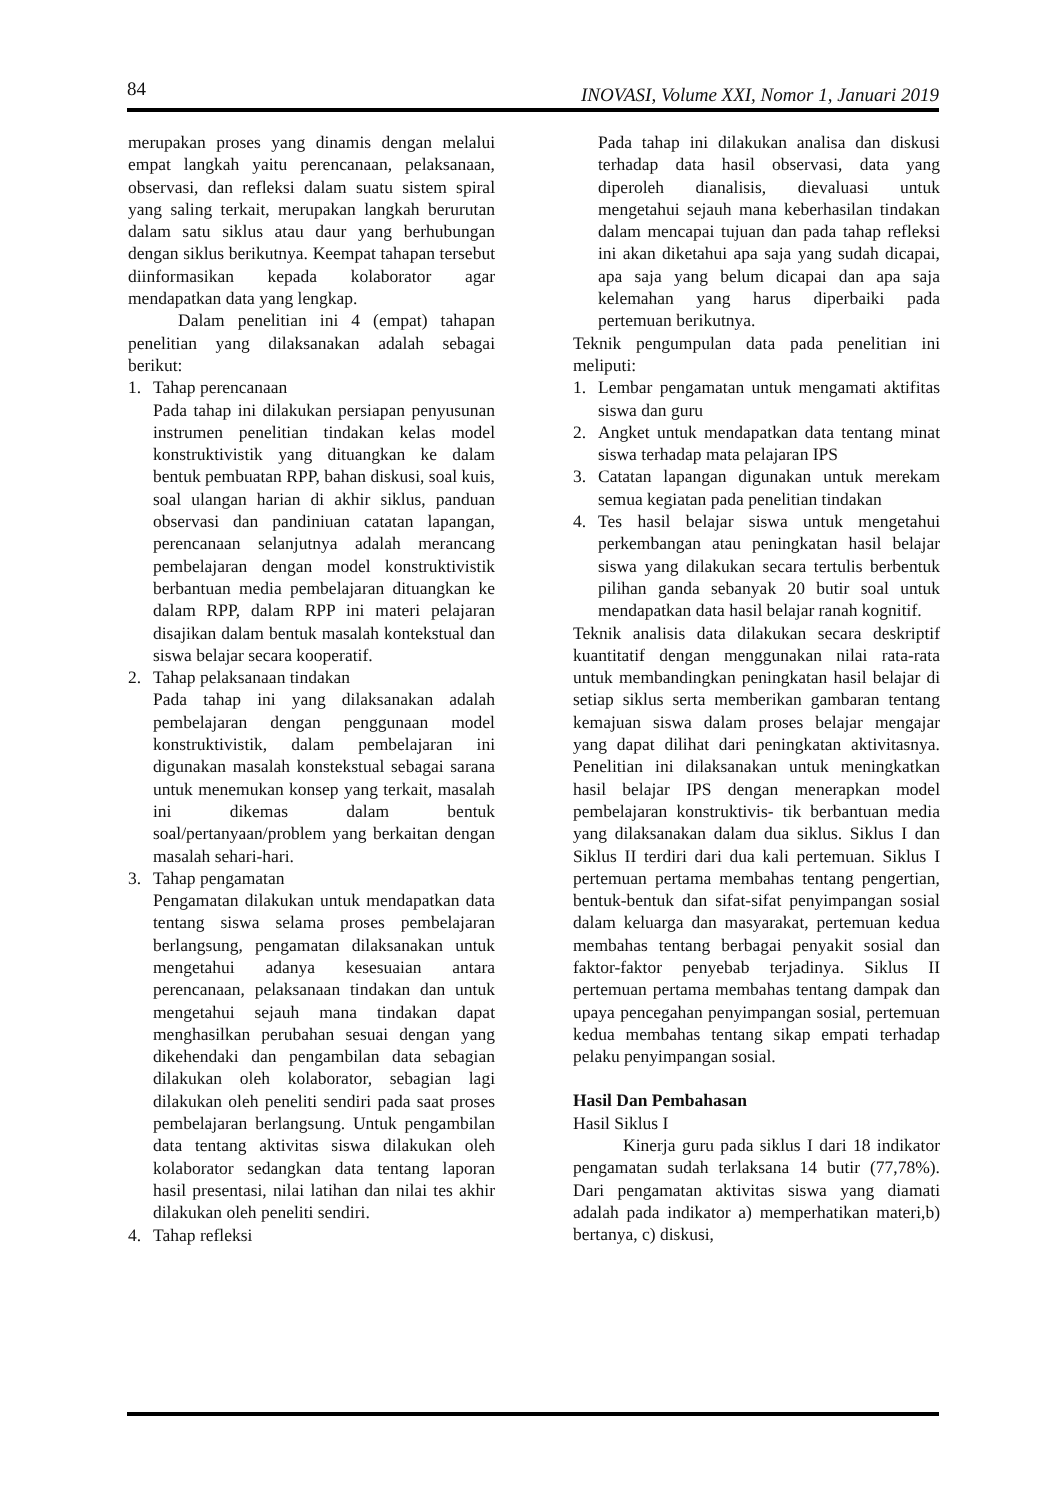84 INOVASI, Volume XXI, Nomor 1, Januari 2019
merupakan proses yang dinamis dengan melalui empat langkah yaitu perencanaan, pelaksanaan, observasi, dan refleksi dalam suatu sistem spiral yang saling terkait, merupakan langkah berurutan dalam satu siklus atau daur yang berhubungan dengan siklus berikutnya. Keempat tahapan tersebut diinformasikan kepada kolaborator agar mendapatkan data yang lengkap.
Dalam penelitian ini 4 (empat) tahapan penelitian yang dilaksanakan adalah sebagai berikut:
1. Tahap perencanaan
Pada tahap ini dilakukan persiapan penyusunan instrumen penelitian tindakan kelas model konstruktivistik yang dituangkan ke dalam bentuk pembuatan RPP, bahan diskusi, soal kuis, soal ulangan harian di akhir siklus, panduan observasi dan pandiniuan catatan lapangan, perencanaan selanjutnya adalah merancang pembelajaran dengan model konstruktivistik berbantuan media pembelajaran dituangkan ke dalam RPP, dalam RPP ini materi pelajaran disajikan dalam bentuk masalah kontekstual dan siswa belajar secara kooperatif.
2. Tahap pelaksanaan tindakan
Pada tahap ini yang dilaksanakan adalah pembelajaran dengan penggunaan model konstruktivistik, dalam pembelajaran ini digunakan masalah konstekstual sebagai sarana untuk menemukan konsep yang terkait, masalah ini dikemas dalam bentuk soal/pertanyaan/problem yang berkaitan dengan masalah sehari-hari.
3. Tahap pengamatan
Pengamatan dilakukan untuk mendapatkan data tentang siswa selama proses pembelajaran berlangsung, pengamatan dilaksanakan untuk mengetahui adanya kesesuaian antara perencanaan, pelaksanaan tindakan dan untuk mengetahui sejauh mana tindakan dapat menghasilkan perubahan sesuai dengan yang dikehendaki dan pengambilan data sebagian dilakukan oleh kolaborator, sebagian lagi dilakukan oleh peneliti sendiri pada saat proses pembelajaran berlangsung. Untuk pengambilan data tentang aktivitas siswa dilakukan oleh kolaborator sedangkan data tentang laporan hasil presentasi, nilai latihan dan nilai tes akhir dilakukan oleh peneliti sendiri.
4. Tahap refleksi
Pada tahap ini dilakukan analisa dan diskusi terhadap data hasil observasi, data yang diperoleh dianalisis, dievaluasi untuk mengetahui sejauh mana keberhasilan tindakan dalam mencapai tujuan dan pada tahap refleksi ini akan diketahui apa saja yang sudah dicapai, apa saja yang belum dicapai dan apa saja kelemahan yang harus diperbaiki pada pertemuan berikutnya.
Teknik pengumpulan data pada penelitian ini meliputi:
1. Lembar pengamatan untuk mengamati aktifitas siswa dan guru
2. Angket untuk mendapatkan data tentang minat siswa terhadap mata pelajaran IPS
3. Catatan lapangan digunakan untuk merekam semua kegiatan pada penelitian tindakan
4. Tes hasil belajar siswa untuk mengetahui perkembangan atau peningkatan hasil belajar siswa yang dilakukan secara tertulis berbentuk pilihan ganda sebanyak 20 butir soal untuk mendapatkan data hasil belajar ranah kognitif.
Teknik analisis data dilakukan secara deskriptif kuantitatif dengan menggunakan nilai rata-rata untuk membandingkan peningkatan hasil belajar di setiap siklus serta memberikan gambaran tentang kemajuan siswa dalam proses belajar mengajar yang dapat dilihat dari peningkatan aktivitasnya. Penelitian ini dilaksanakan untuk meningkatkan hasil belajar IPS dengan menerapkan model pembelajaran konstruktivis- tik berbantuan media yang dilaksanakan dalam dua siklus. Siklus I dan Siklus II terdiri dari dua kali pertemuan. Siklus I pertemuan pertama membahas tentang pengertian, bentuk-bentuk dan sifat-sifat penyimpangan sosial dalam keluarga dan masyarakat, pertemuan kedua membahas tentang berbagai penyakit sosial dan faktor-faktor penyebab terjadinya. Siklus II pertemuan pertama membahas tentang dampak dan upaya pencegahan penyimpangan sosial, pertemuan kedua membahas tentang sikap empati terhadap pelaku penyimpangan sosial.
Hasil Dan Pembahasan
Hasil Siklus I
Kinerja guru pada siklus I dari 18 indikator pengamatan sudah terlaksana 14 butir (77,78%). Dari pengamatan aktivitas siswa yang diamati adalah pada indikator a) memperhatikan materi,b) bertanya, c) diskusi,